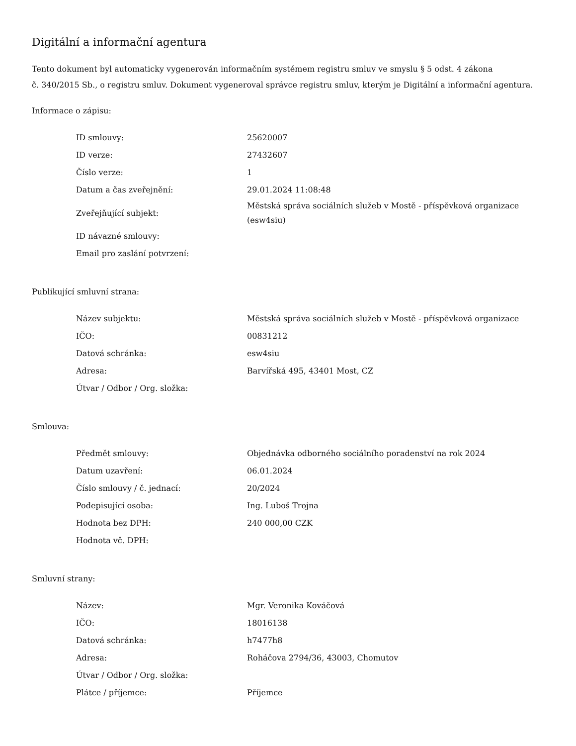Digitální a informační agentura
Tento dokument byl automaticky vygenerován informačním systémem registru smluv ve smyslu § 5 odst. 4 zákona
č. 340/2015 Sb., o registru smluv. Dokument vygeneroval správce registru smluv, kterým je Digitální a informační agentura.
Informace o zápisu:
| ID smlouvy: | 25620007 |
| ID verze: | 27432607 |
| Číslo verze: | 1 |
| Datum a čas zveřejnění: | 29.01.2024 11:08:48 |
| Zveřejňující subjekt: | Městská správa sociálních služeb v Mostě - příspěvková organizace (esw4siu) |
| ID návazné smlouvy: | |
| Email pro zaslání potvrzení: | |
Publikující smluvní strana:
| Název subjektu: | Městská správa sociálních služeb v Mostě - příspěvková organizace |
| IČO: | 00831212 |
| Datová schránka: | esw4siu |
| Adresa: | Barvířská 495, 43401 Most, CZ |
| Útvar / Odbor / Org. složka: | |
Smlouva:
| Předmět smlouvy: | Objednávka odborného sociálního poradenství na rok 2024 |
| Datum uzavření: | 06.01.2024 |
| Číslo smlouvy / č. jednací: | 20/2024 |
| Podepisující osoba: | Ing. Luboš Trojna |
| Hodnota bez DPH: | 240 000,00 CZK |
| Hodnota vč. DPH: | |
Smluvní strany:
| Název: | Mgr. Veronika Kováčová |
| IČO: | 18016138 |
| Datová schránka: | h7477h8 |
| Adresa: | Roháčova 2794/36, 43003, Chomutov |
| Útvar / Odbor / Org. složka: | |
| Plátce / příjemce: | Příjemce |